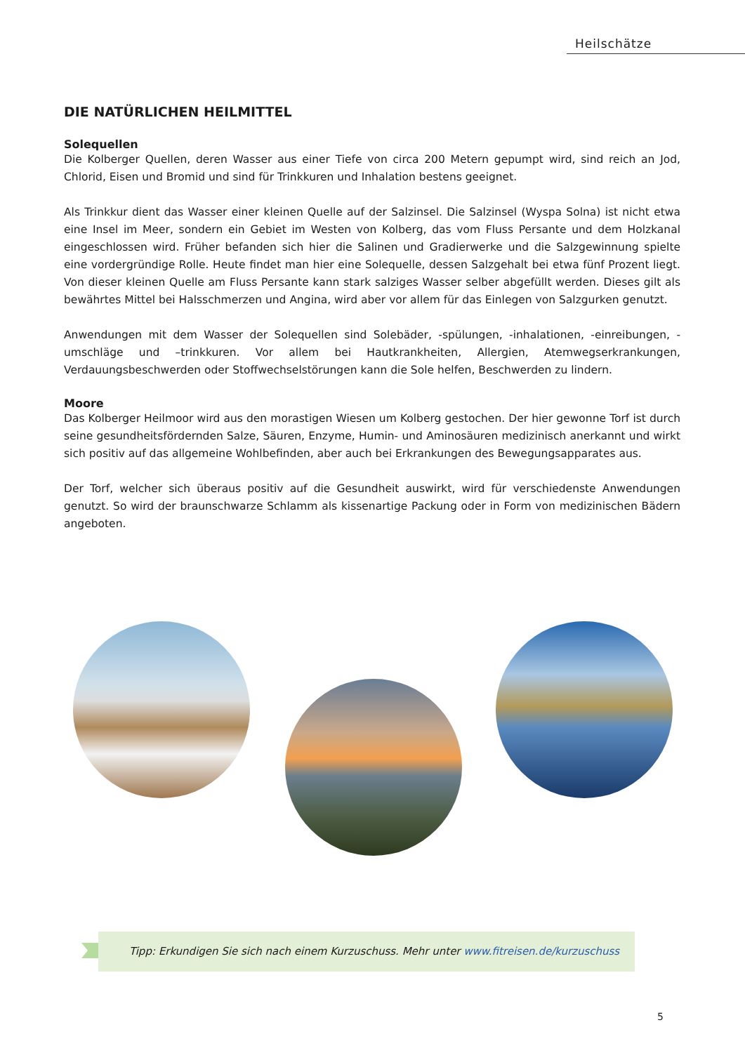Heilschätze
DIE NATÜRLICHEN HEILMITTEL
Solequellen
Die Kolberger Quellen, deren Wasser aus einer Tiefe von circa 200 Metern gepumpt wird, sind reich an Jod, Chlorid, Eisen und Bromid und sind für Trinkkuren und Inhalation bestens geeignet.
Als Trinkkur dient das Wasser einer kleinen Quelle auf der Salzinsel. Die Salzinsel (Wyspa Solna) ist nicht etwa eine Insel im Meer, sondern ein Gebiet im Westen von Kolberg, das vom Fluss Persante und dem Holzkanal eingeschlossen wird. Früher befanden sich hier die Salinen und Gradierwerke und die Salzgewinnung spielte eine vordergründige Rolle. Heute findet man hier eine Solequelle, dessen Salzgehalt bei etwa fünf Prozent liegt. Von dieser kleinen Quelle am Fluss Persante kann stark salziges Wasser selber abgefüllt werden. Dieses gilt als bewährtes Mittel bei Halsschmerzen und Angina, wird aber vor allem für das Einlegen von Salzgurken genutzt.
Anwendungen mit dem Wasser der Solequellen sind Solebäder, -spülungen, -inhalationen, -einreibungen, -umschläge und –trinkkuren. Vor allem bei Hautkrankheiten, Allergien, Atemwegserkrankungen, Verdauungsbeschwerden oder Stoffwechselstörungen kann die Sole helfen, Beschwerden zu lindern.
Moore
Das Kolberger Heilmoor wird aus den morastigen Wiesen um Kolberg gestochen. Der hier gewonne Torf ist durch seine gesundheitsfördernden Salze, Säuren, Enzyme, Humin- und Aminosäuren medizinisch anerkannt und wirkt sich positiv auf das allgemeine Wohlbefinden, aber auch bei Erkrankungen des Bewegungsapparates aus.
Der Torf, welcher sich überaus positiv auf die Gesundheit auswirkt, wird für verschiedenste Anwendungen genutzt. So wird der braunschwarze Schlamm als kissenartige Packung oder in Form von medizinischen Bädern angeboten.
Tipp: Erkundigen Sie sich nach einem Kurzuschuss. Mehr unter www.fitreisen.de/kurzuschuss
5